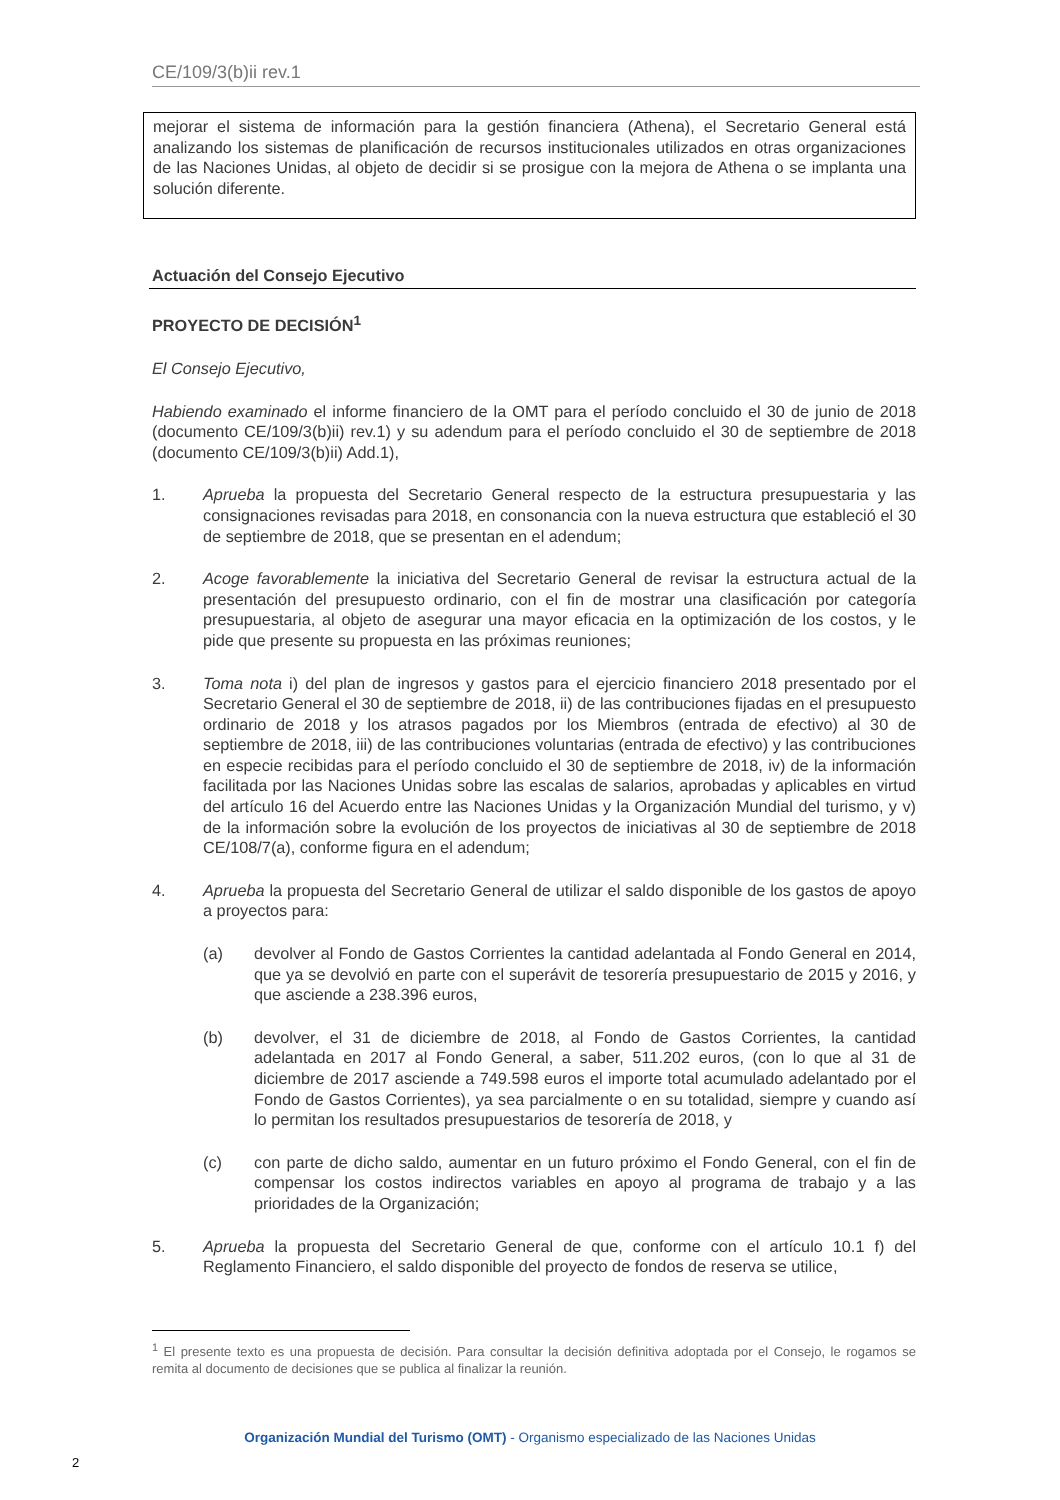CE/109/3(b)ii rev.1
mejorar el sistema de información para la gestión financiera (Athena), el Secretario General está analizando los sistemas de planificación de recursos institucionales utilizados en otras organizaciones de las Naciones Unidas, al objeto de decidir si se prosigue con la mejora de Athena o se implanta una solución diferente.
Actuación del Consejo Ejecutivo
PROYECTO DE DECISIÓN<sup>1</sup>
El Consejo Ejecutivo,
Habiendo examinado el informe financiero de la OMT para el período concluido el 30 de junio de 2018 (documento CE/109/3(b)ii) rev.1) y su adendum para el período concluido el 30 de septiembre de 2018 (documento CE/109/3(b)ii) Add.1),
1. Aprueba la propuesta del Secretario General respecto de la estructura presupuestaria y las consignaciones revisadas para 2018, en consonancia con la nueva estructura que estableció el 30 de septiembre de 2018, que se presentan en el adendum;
2. Acoge favorablemente la iniciativa del Secretario General de revisar la estructura actual de la presentación del presupuesto ordinario, con el fin de mostrar una clasificación por categoría presupuestaria, al objeto de asegurar una mayor eficacia en la optimización de los costos, y le pide que presente su propuesta en las próximas reuniones;
3. Toma nota i) del plan de ingresos y gastos para el ejercicio financiero 2018 presentado por el Secretario General el 30 de septiembre de 2018, ii) de las contribuciones fijadas en el presupuesto ordinario de 2018 y los atrasos pagados por los Miembros (entrada de efectivo) al 30 de septiembre de 2018, iii) de las contribuciones voluntarias (entrada de efectivo) y las contribuciones en especie recibidas para el período concluido el 30 de septiembre de 2018, iv) de la información facilitada por las Naciones Unidas sobre las escalas de salarios, aprobadas y aplicables en virtud del artículo 16 del Acuerdo entre las Naciones Unidas y la Organización Mundial del turismo, y v) de la información sobre la evolución de los proyectos de iniciativas al 30 de septiembre de 2018 CE/108/7(a), conforme figura en el adendum;
4. Aprueba la propuesta del Secretario General de utilizar el saldo disponible de los gastos de apoyo a proyectos para:
(a) devolver al Fondo de Gastos Corrientes la cantidad adelantada al Fondo General en 2014, que ya se devolvió en parte con el superávit de tesorería presupuestario de 2015 y 2016, y que asciende a 238.396 euros,
(b) devolver, el 31 de diciembre de 2018, al Fondo de Gastos Corrientes, la cantidad adelantada en 2017 al Fondo General, a saber, 511.202 euros, (con lo que al 31 de diciembre de 2017 asciende a 749.598 euros el importe total acumulado adelantado por el Fondo de Gastos Corrientes), ya sea parcialmente o en su totalidad, siempre y cuando así lo permitan los resultados presupuestarios de tesorería de 2018, y
(c) con parte de dicho saldo, aumentar en un futuro próximo el Fondo General, con el fin de compensar los costos indirectos variables en apoyo al programa de trabajo y a las prioridades de la Organización;
5. Aprueba la propuesta del Secretario General de que, conforme con el artículo 10.1 f) del Reglamento Financiero, el saldo disponible del proyecto de fondos de reserva se utilice,
<sup>1</sup> El presente texto es una propuesta de decisión. Para consultar la decisión definitiva adoptada por el Consejo, le rogamos se remita al documento de decisiones que se publica al finalizar la reunión.
Organización Mundial del Turismo (OMT) - Organismo especializado de las Naciones Unidas
2